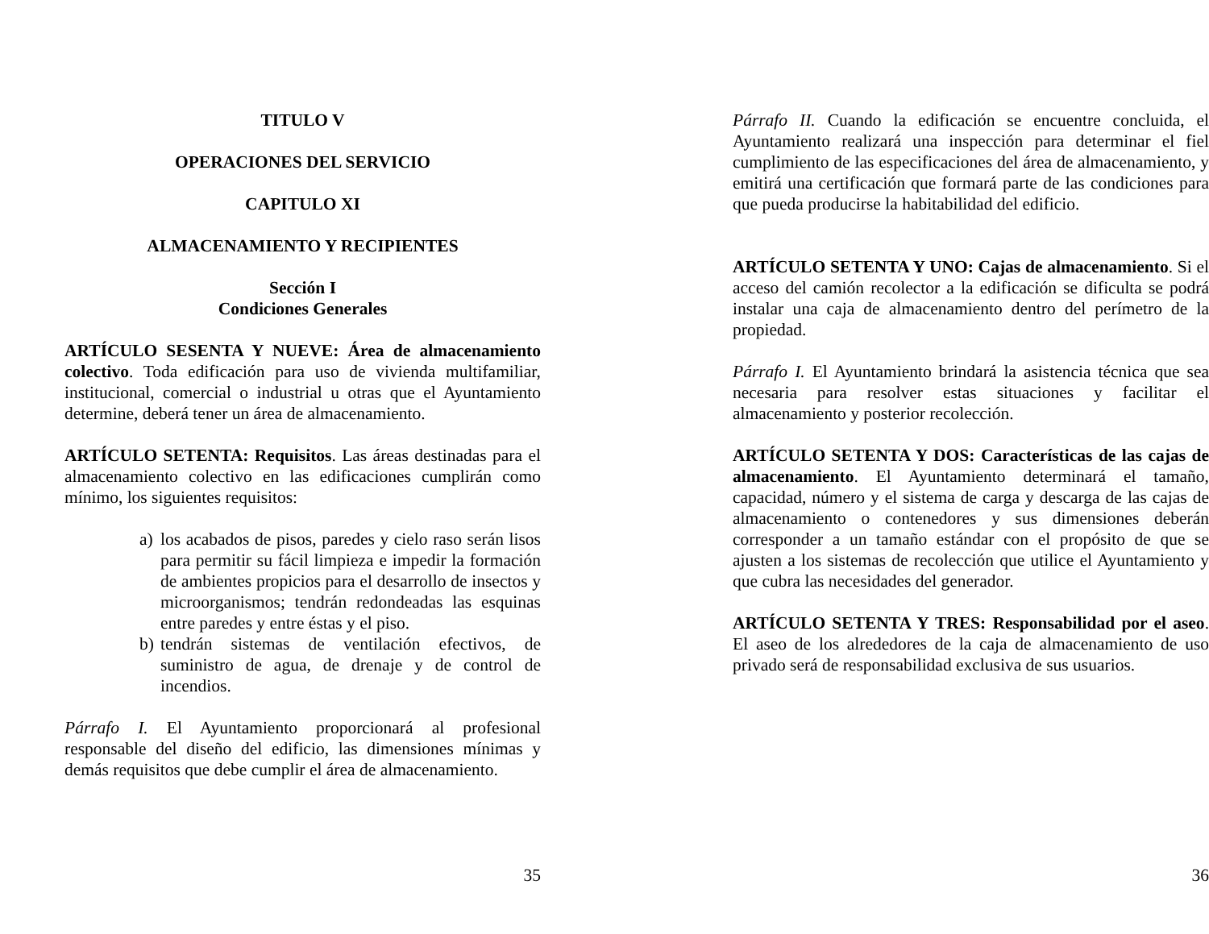TITULO V
OPERACIONES DEL SERVICIO
CAPITULO XI
ALMACENAMIENTO Y RECIPIENTES
Sección I
Condiciones Generales
ARTÍCULO SESENTA Y NUEVE: Área de almacenamiento colectivo. Toda edificación para uso de vivienda multifamiliar, institucional, comercial o industrial u otras que el Ayuntamiento determine, deberá tener un área de almacenamiento.
ARTÍCULO SETENTA: Requisitos. Las áreas destinadas para el almacenamiento colectivo en las edificaciones cumplirán como mínimo, los siguientes requisitos:
a) los acabados de pisos, paredes y cielo raso serán lisos para permitir su fácil limpieza e impedir la formación de ambientes propicios para el desarrollo de insectos y microorganismos; tendrán redondeadas las esquinas entre paredes y entre éstas y el piso.
b) tendrán sistemas de ventilación efectivos, de suministro de agua, de drenaje y de control de incendios.
Párrafo I. El Ayuntamiento proporcionará al profesional responsable del diseño del edificio, las dimensiones mínimas y demás requisitos que debe cumplir el área de almacenamiento.
35
Párrafo II. Cuando la edificación se encuentre concluida, el Ayuntamiento realizará una inspección para determinar el fiel cumplimiento de las especificaciones del área de almacenamiento, y emitirá una certificación que formará parte de las condiciones para que pueda producirse la habitabilidad del edificio.
ARTÍCULO SETENTA Y UNO: Cajas de almacenamiento. Si el acceso del camión recolector a la edificación se dificulta se podrá instalar una caja de almacenamiento dentro del perímetro de la propiedad.
Párrafo I. El Ayuntamiento brindará la asistencia técnica que sea necesaria para resolver estas situaciones y facilitar el almacenamiento y posterior recolección.
ARTÍCULO SETENTA Y DOS: Características de las cajas de almacenamiento. El Ayuntamiento determinará el tamaño, capacidad, número y el sistema de carga y descarga de las cajas de almacenamiento o contenedores y sus dimensiones deberán corresponder a un tamaño estándar con el propósito de que se ajusten a los sistemas de recolección que utilice el Ayuntamiento y que cubra las necesidades del generador.
ARTÍCULO SETENTA Y TRES: Responsabilidad por el aseo. El aseo de los alrededores de la caja de almacenamiento de uso privado será de responsabilidad exclusiva de sus usuarios.
36